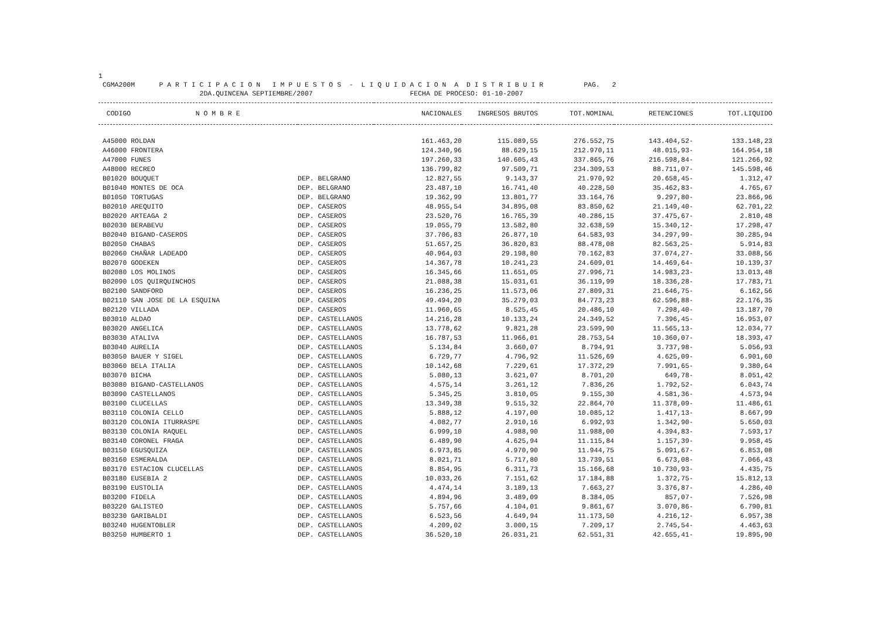1 CGMA200M P A R T I C I P A C I O N I M P U E S T O S - L I Q U I D A C I O N A D I S T R I B U I R PAG. 2 2DA.QUINCENA SEPTIEMBRE/2007 FECHA DE PROCESO: 01-10-2007
| CODIGO N O M B R E | | NACIONALES | INGRESOS BRUTOS | TOT.NOMINAL | RETENCIONES | TOT.LIQUIDO |
| --- | --- | --- | --- | --- | --- | --- |
| A45000 ROLDAN | | 161.463,20 | 115.089,55 | 276.552,75 | 143.404,52- | 133.148,23 |
| A46000 FRONTERA | | 124.340,96 | 88.629,15 | 212.970,11 | 48.015,93- | 164.954,18 |
| A47000 FUNES | | 197.260,33 | 140.605,43 | 337.865,76 | 216.598,84- | 121.266,92 |
| A48000 RECREO | | 136.799,82 | 97.509,71 | 234.309,53 | 88.711,07- | 145.598,46 |
| B01020 BOUQUET | DEP. BELGRANO | 12.827,55 | 9.143,37 | 21.970,92 | 20.658,45- | 1.312,47 |
| B01040 MONTES DE OCA | DEP. BELGRANO | 23.487,10 | 16.741,40 | 40.228,50 | 35.462,83- | 4.765,67 |
| B01050 TORTUGAS | DEP. BELGRANO | 19.362,99 | 13.801,77 | 33.164,76 | 9.297,80- | 23.866,96 |
| B02010 AREQUITO | DEP. CASEROS | 48.955,54 | 34.895,08 | 83.850,62 | 21.149,40- | 62.701,22 |
| B02020 ARTEAGA 2 | DEP. CASEROS | 23.520,76 | 16.765,39 | 40.286,15 | 37.475,67- | 2.810,48 |
| B02030 BERABEVU | DEP. CASEROS | 19.055,79 | 13.582,80 | 32.638,59 | 15.340,12- | 17.298,47 |
| B02040 BIGAND-CASEROS | DEP. CASEROS | 37.706,83 | 26.877,10 | 64.583,93 | 34.297,99- | 30.285,94 |
| B02050 CHABAS | DEP. CASEROS | 51.657,25 | 36.820,83 | 88.478,08 | 82.563,25- | 5.914,83 |
| B02060 CHAÑAR LADEADO | DEP. CASEROS | 40.964,03 | 29.198,80 | 70.162,83 | 37.074,27- | 33.088,56 |
| B02070 GODEKEN | DEP. CASEROS | 14.367,78 | 10.241,23 | 24.609,01 | 14.469,64- | 10.139,37 |
| B02080 LOS MOLINOS | DEP. CASEROS | 16.345,66 | 11.651,05 | 27.996,71 | 14.983,23- | 13.013,48 |
| B02090 LOS QUIRQUINCHOS | DEP. CASEROS | 21.088,38 | 15.031,61 | 36.119,99 | 18.336,28- | 17.783,71 |
| B02100 SANDFORD | DEP. CASEROS | 16.236,25 | 11.573,06 | 27.809,31 | 21.646,75- | 6.162,56 |
| B02110 SAN JOSE DE LA ESQUINA | DEP. CASEROS | 49.494,20 | 35.279,03 | 84.773,23 | 62.596,88- | 22.176,35 |
| B02120 VILLADA | DEP. CASEROS | 11.960,65 | 8.525,45 | 20.486,10 | 7.298,40- | 13.187,70 |
| B03010 ALDAO | DEP. CASTELLANOS | 14.216,28 | 10.133,24 | 24.349,52 | 7.396,45- | 16.953,07 |
| B03020 ANGELICA | DEP. CASTELLANOS | 13.778,62 | 9.821,28 | 23.599,90 | 11.565,13- | 12.034,77 |
| B03030 ATALIVA | DEP. CASTELLANOS | 16.787,53 | 11.966,01 | 28.753,54 | 10.360,07- | 18.393,47 |
| B03040 AURELIA | DEP. CASTELLANOS | 5.134,84 | 3.660,07 | 8.794,91 | 3.737,98- | 5.056,93 |
| B03050 BAUER Y SIGEL | DEP. CASTELLANOS | 6.729,77 | 4.796,92 | 11.526,69 | 4.625,09- | 6.901,60 |
| B03060 BELA ITALIA | DEP. CASTELLANOS | 10.142,68 | 7.229,61 | 17.372,29 | 7.991,65- | 9.380,64 |
| B03070 BICHA | DEP. CASTELLANOS | 5.080,13 | 3.621,07 | 8.701,20 | 649,78- | 8.051,42 |
| B03080 BIGAND-CASTELLANOS | DEP. CASTELLANOS | 4.575,14 | 3.261,12 | 7.836,26 | 1.792,52- | 6.043,74 |
| B03090 CASTELLANOS | DEP. CASTELLANOS | 5.345,25 | 3.810,05 | 9.155,30 | 4.581,36- | 4.573,94 |
| B03100 CLUCELLAS | DEP. CASTELLANOS | 13.349,38 | 9.515,32 | 22.864,70 | 11.378,09- | 11.486,61 |
| B03110 COLONIA CELLO | DEP. CASTELLANOS | 5.888,12 | 4.197,00 | 10.085,12 | 1.417,13- | 8.667,99 |
| B03120 COLONIA ITURRASPE | DEP. CASTELLANOS | 4.082,77 | 2.910,16 | 6.992,93 | 1.342,90- | 5.650,03 |
| B03130 COLONIA RAQUEL | DEP. CASTELLANOS | 6.999,10 | 4.988,90 | 11.988,00 | 4.394,83- | 7.593,17 |
| B03140 CORONEL FRAGA | DEP. CASTELLANOS | 6.489,90 | 4.625,94 | 11.115,84 | 1.157,39- | 9.958,45 |
| B03150 EGUSQUIZA | DEP. CASTELLANOS | 6.973,85 | 4.970,90 | 11.944,75 | 5.091,67- | 6.853,08 |
| B03160 ESMERALDA | DEP. CASTELLANOS | 8.021,71 | 5.717,80 | 13.739,51 | 6.673,08- | 7.066,43 |
| B03170 ESTACION CLUCELLAS | DEP. CASTELLANOS | 8.854,95 | 6.311,73 | 15.166,68 | 10.730,93- | 4.435,75 |
| B03180 EUSEBIA 2 | DEP. CASTELLANOS | 10.033,26 | 7.151,62 | 17.184,88 | 1.372,75- | 15.812,13 |
| B03190 EUSTOLIA | DEP. CASTELLANOS | 4.474,14 | 3.189,13 | 7.663,27 | 3.376,87- | 4.286,40 |
| B03200 FIDELA | DEP. CASTELLANOS | 4.894,96 | 3.489,09 | 8.384,05 | 857,07- | 7.526,98 |
| B03220 GALISTEO | DEP. CASTELLANOS | 5.757,66 | 4.104,01 | 9.861,67 | 3.070,86- | 6.790,81 |
| B03230 GARIBALDI | DEP. CASTELLANOS | 6.523,56 | 4.649,94 | 11.173,50 | 4.216,12- | 6.957,38 |
| B03240 HUGENTOBLER | DEP. CASTELLANOS | 4.209,02 | 3.000,15 | 7.209,17 | 2.745,54- | 4.463,63 |
| B03250 HUMBERTO 1 | DEP. CASTELLANOS | 36.520,10 | 26.031,21 | 62.551,31 | 42.655,41- | 19.895,90 |